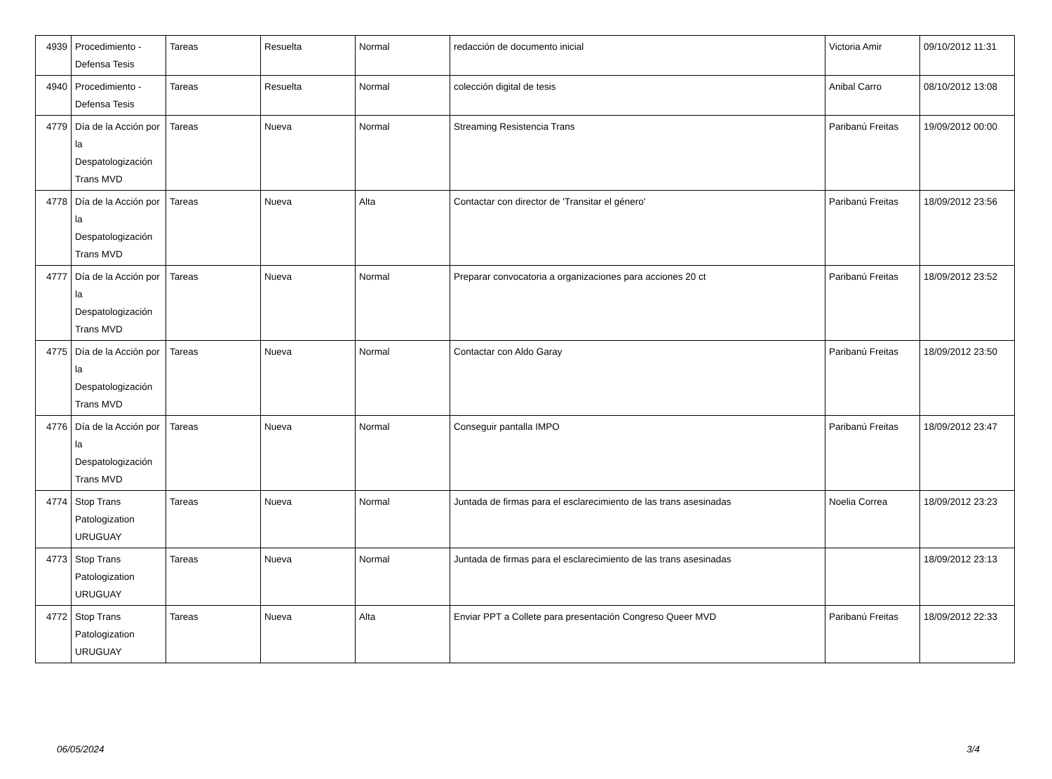| 4939 | Procedimiento - Defensa Tesis | Tareas | Resuelta | Normal | redacción de documento inicial | Victoria Amir | 09/10/2012 11:31 |
| 4940 | Procedimiento - Defensa Tesis | Tareas | Resuelta | Normal | colección digital de tesis | Anibal Carro | 08/10/2012 13:08 |
| 4779 | Día de la Acción por la Despatologización Trans MVD | Tareas | Nueva | Normal | Streaming Resistencia Trans | Paribanú Freitas | 19/09/2012 00:00 |
| 4778 | Día de la Acción por la Despatologización Trans MVD | Tareas | Nueva | Alta | Contactar con director de 'Transitar el género' | Paribanú Freitas | 18/09/2012 23:56 |
| 4777 | Día de la Acción por la Despatologización Trans MVD | Tareas | Nueva | Normal | Preparar convocatoria a organizaciones para acciones 20 ct | Paribanú Freitas | 18/09/2012 23:52 |
| 4775 | Día de la Acción por la Despatologización Trans MVD | Tareas | Nueva | Normal | Contactar con Aldo Garay | Paribanú Freitas | 18/09/2012 23:50 |
| 4776 | Día de la Acción por la Despatologización Trans MVD | Tareas | Nueva | Normal | Conseguir pantalla IMPO | Paribanú Freitas | 18/09/2012 23:47 |
| 4774 | Stop Trans Patologization URUGUAY | Tareas | Nueva | Normal | Juntada de firmas para el esclarecimiento de las trans asesinadas | Noelia Correa | 18/09/2012 23:23 |
| 4773 | Stop Trans Patologization URUGUAY | Tareas | Nueva | Normal | Juntada de firmas para el esclarecimiento de las trans asesinadas | | 18/09/2012 23:13 |
| 4772 | Stop Trans Patologization URUGUAY | Tareas | Nueva | Alta | Enviar PPT a Collete para presentación Congreso Queer MVD | Paribanú Freitas | 18/09/2012 22:33 |
06/05/2024 3/4